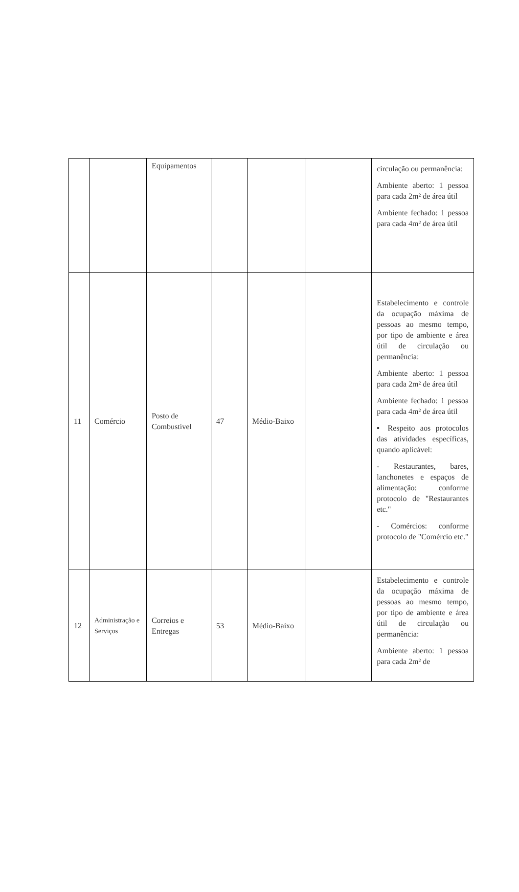| | | Equipamentos | | | | circulação ou permanência: Ambiente aberto: 1 pessoa para cada 2m² de área útil Ambiente fechado: 1 pessoa para cada 4m² de área útil |
| 11 | Comércio | Posto de Combustível | 47 | Médio-Baixo | | Estabelecimento e controle da ocupação máxima de pessoas ao mesmo tempo, por tipo de ambiente e área útil de circulação ou permanência: Ambiente aberto: 1 pessoa para cada 2m² de área útil Ambiente fechado: 1 pessoa para cada 4m² de área útil ▪ Respeito aos protocolos das atividades específicas, quando aplicável: - Restaurantes, bares, lanchonetes e espaços de alimentação: conforme protocolo de "Restaurantes etc." - Comércios: conforme protocolo de "Comércio etc." |
| 12 | Administração e Serviços | Correios e Entregas | 53 | Médio-Baixo | | Estabelecimento e controle da ocupação máxima de pessoas ao mesmo tempo, por tipo de ambiente e área útil de circulação ou permanência: Ambiente aberto: 1 pessoa para cada 2m² de |